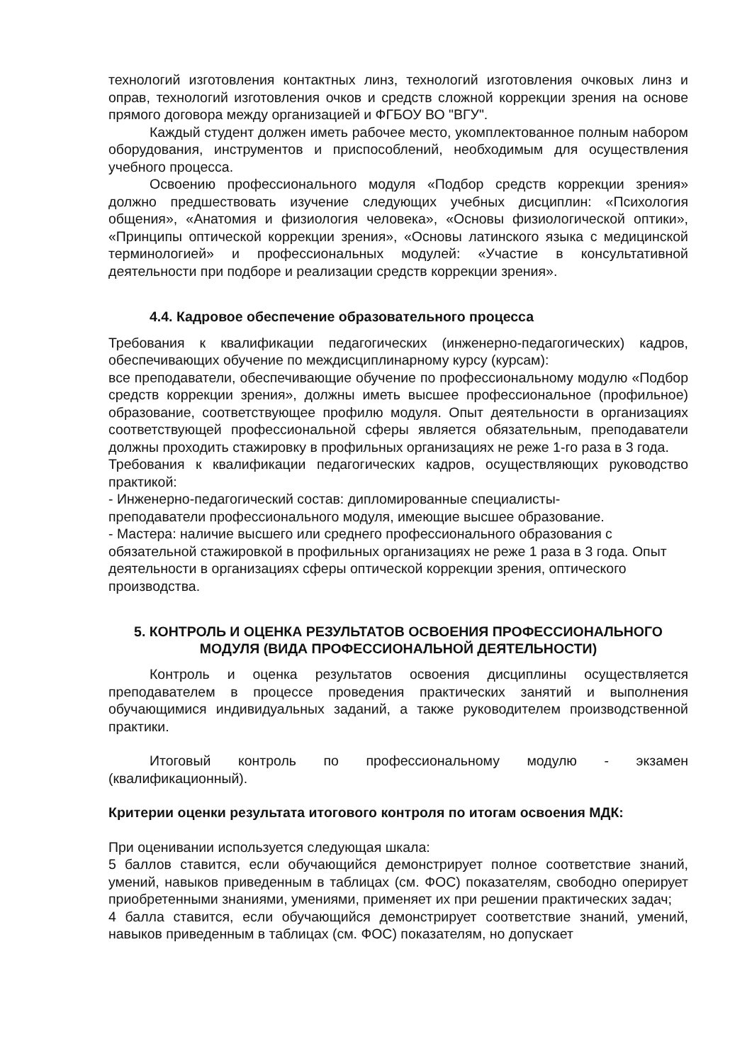технологий изготовления контактных линз, технологий изготовления очковых линз и оправ, технологий изготовления очков и средств сложной коррекции зрения на основе прямого договора между организацией и ФГБОУ ВО "ВГУ".
Каждый студент должен иметь рабочее место, укомплектованное полным набором оборудования, инструментов и приспособлений, необходимым для осуществления учебного процесса.
Освоению профессионального модуля «Подбор средств коррекции зрения» должно предшествовать изучение следующих учебных дисциплин: «Психология общения», «Анатомия и физиология человека», «Основы физиологической оптики», «Принципы оптической коррекции зрения», «Основы латинского языка с медицинской терминологией» и профессиональных модулей: «Участие в консультативной деятельности при подборе и реализации средств коррекции зрения».
4.4. Кадровое обеспечение образовательного процесса
Требования к квалификации педагогических (инженерно-педагогических) кадров, обеспечивающих обучение по междисциплинарному курсу (курсам):
все преподаватели, обеспечивающие обучение по профессиональному модулю «Подбор средств коррекции зрения», должны иметь высшее профессиональное (профильное) образование, соответствующее профилю модуля. Опыт деятельности в организациях соответствующей профессиональной сферы является обязательным, преподаватели должны проходить стажировку в профильных организациях не реже 1-го раза в 3 года.
Требования к квалификации педагогических кадров, осуществляющих руководство практикой:
- Инженерно-педагогический состав: дипломированные специалисты-
преподаватели профессионального модуля, имеющие высшее образование.
- Мастера: наличие высшего или среднего профессионального образования с обязательной стажировкой в профильных организациях не реже 1 раза в 3 года. Опыт деятельности в организациях сферы оптической коррекции зрения, оптического производства.
5. КОНТРОЛЬ И ОЦЕНКА РЕЗУЛЬТАТОВ ОСВОЕНИЯ ПРОФЕССИОНАЛЬНОГО МОДУЛЯ (ВИДА ПРОФЕССИОНАЛЬНОЙ ДЕЯТЕЛЬНОСТИ)
Контроль и оценка результатов освоения дисциплины осуществляется преподавателем в процессе проведения практических занятий и выполнения обучающимися индивидуальных заданий, а также руководителем производственной практики.
Итоговый контроль по профессиональному модулю - экзамен (квалификационный).
Критерии оценки результата итогового контроля по итогам освоения МДК:
При оценивании используется следующая шкала:
5 баллов ставится, если обучающийся демонстрирует полное соответствие знаний, умений, навыков приведенным в таблицах (см. ФОС) показателям, свободно оперирует приобретенными знаниями, умениями, применяет их при решении практических задач;
4 балла ставится, если обучающийся демонстрирует соответствие знаний, умений, навыков приведенным в таблицах (см. ФОС) показателям, но допускает